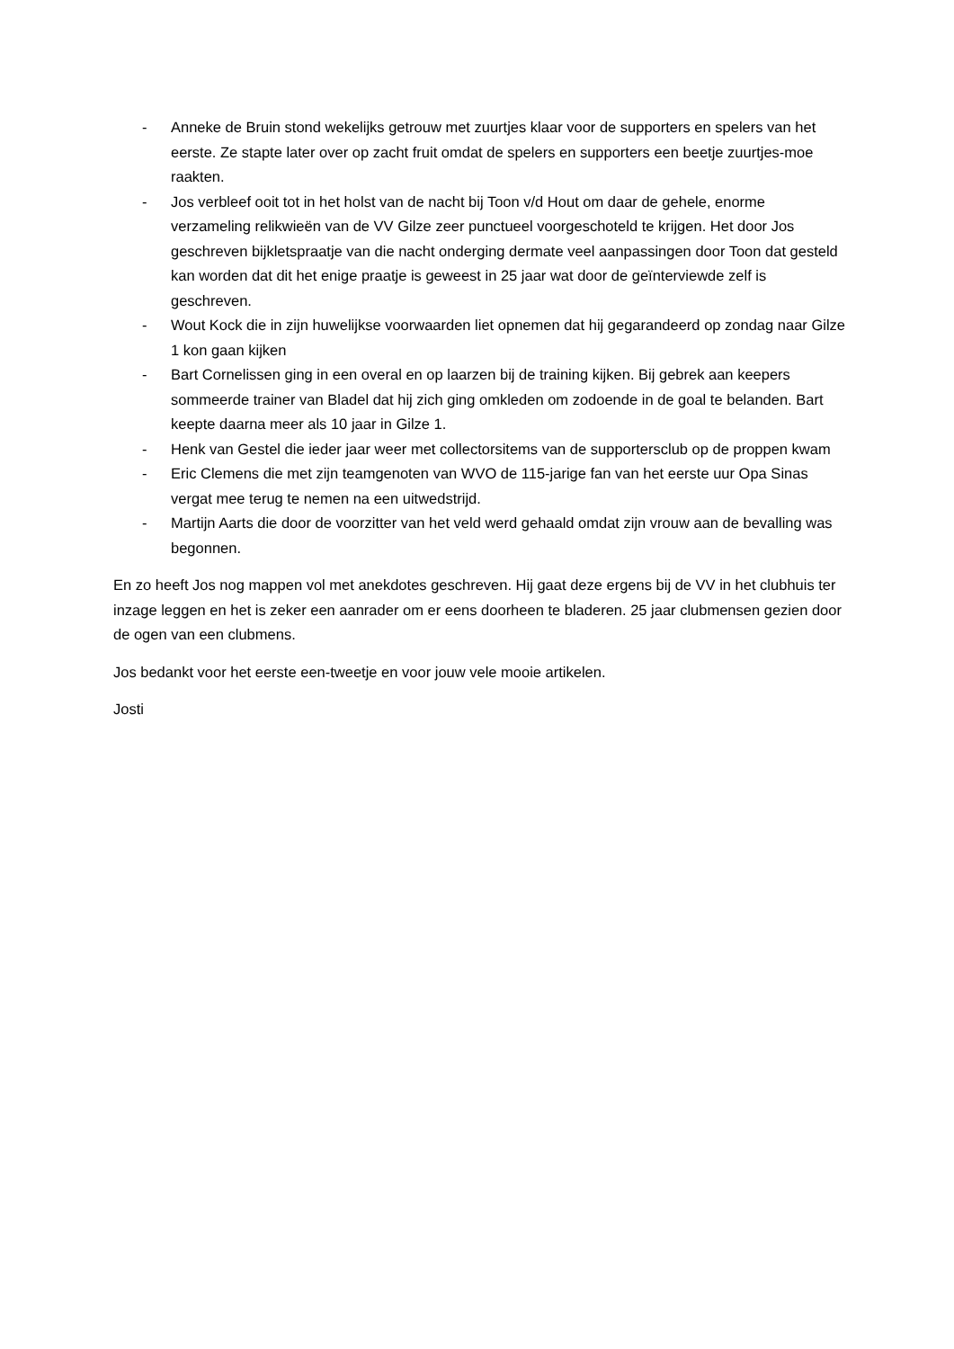- Anneke de Bruin stond wekelijks getrouw met zuurtjes klaar voor de supporters en spelers van het eerste. Ze stapte later over op zacht fruit omdat de spelers en supporters een beetje zuurtjes-moe raakten.
- Jos verbleef ooit tot in het holst van de nacht bij Toon v/d Hout om daar de gehele, enorme verzameling relikwieën van de VV Gilze zeer punctueel voorgeschoteld te krijgen. Het door Jos geschreven bijkletspraatje van die nacht onderging dermate veel aanpassingen door Toon dat gesteld kan worden dat dit het enige praatje is geweest in 25 jaar wat door de geïnterviewde zelf is geschreven.
- Wout Kock die in zijn huwelijkse voorwaarden liet opnemen dat hij gegarandeerd op zondag naar Gilze 1 kon gaan kijken
- Bart Cornelissen ging in een overal en op laarzen bij de training kijken. Bij gebrek aan keepers sommeerde trainer van Bladel dat hij zich ging omkleden om zodoende in de goal te belanden. Bart keepte daarna meer als 10 jaar in Gilze 1.
- Henk van Gestel die ieder jaar weer met collectorsitems van de supportersclub op de proppen kwam
- Eric Clemens die met zijn teamgenoten van WVO de 115-jarige fan van het eerste uur Opa Sinas vergat mee terug te nemen na een uitwedstrijd.
- Martijn Aarts die door de voorzitter van het veld werd gehaald omdat zijn vrouw aan de bevalling was begonnen.
En zo heeft Jos nog mappen vol met anekdotes geschreven. Hij gaat deze ergens bij de VV in het clubhuis ter inzage leggen en het is zeker een aanrader om er eens doorheen te bladeren. 25 jaar clubmensen gezien door de ogen van een clubmens.
Jos bedankt voor het eerste een-tweetje en voor jouw vele mooie artikelen.
Josti